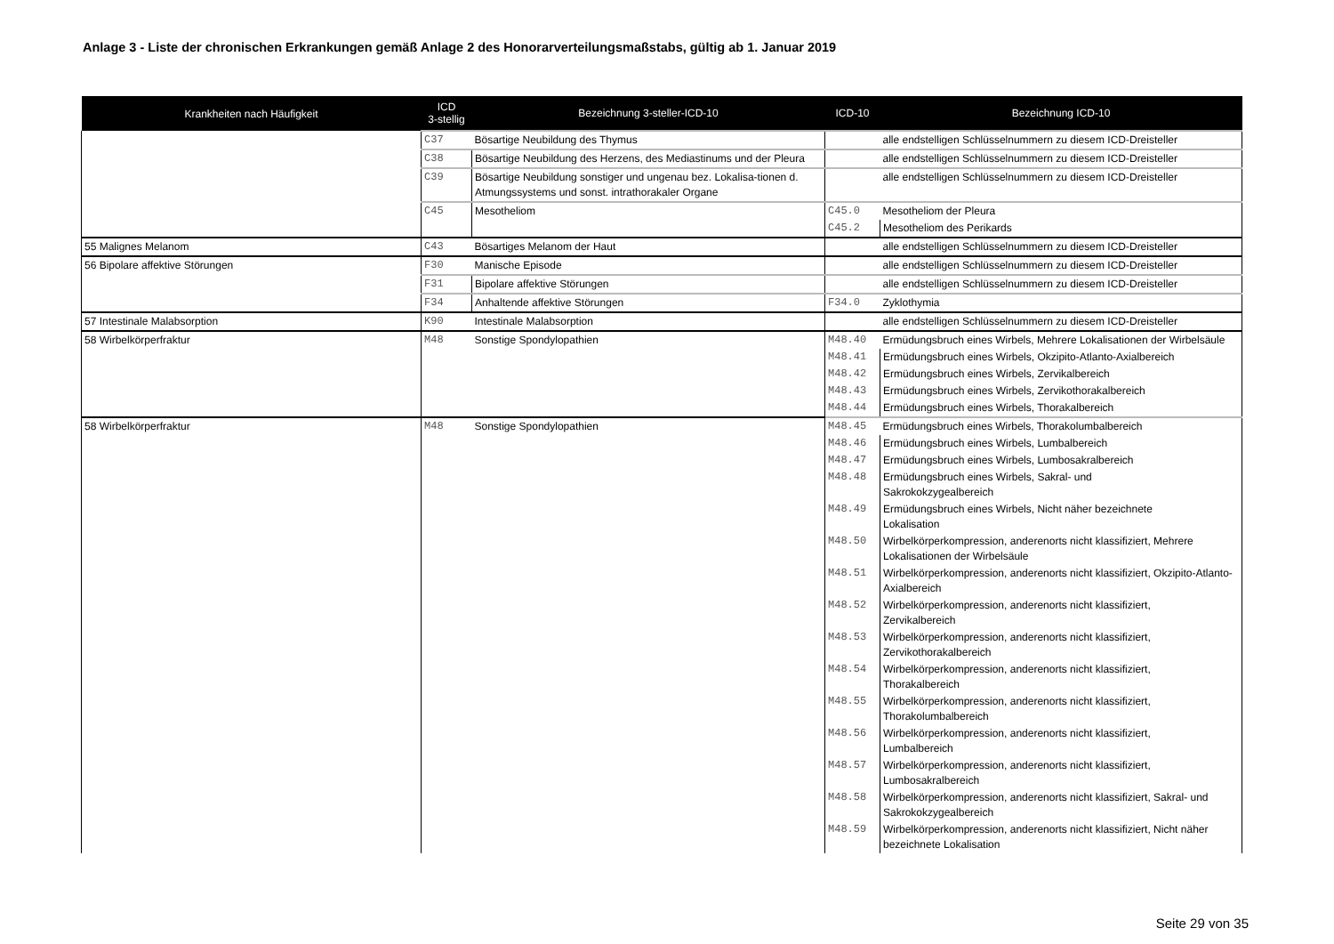Anlage 3 - Liste der chronischen Erkrankungen gemäß Anlage 2 des Honorarverteilungsmaßstabs, gültig ab 1. Januar 2019
| Krankheiten nach Häufigkeit | ICD 3-stellig | Bezeichnung 3-steller-ICD-10 | ICD-10 | Bezeichnung ICD-10 |
| --- | --- | --- | --- | --- |
| | C37 | Bösartige Neubildung des Thymus | | alle endstelligen Schlüsselnummern zu diesem ICD-Dreisteller |
| | C38 | Bösartige Neubildung des Herzens, des Mediastinums und der Pleura | | alle endstelligen Schlüsselnummern zu diesem ICD-Dreisteller |
| | C39 | Bösartige Neubildung sonstiger und ungenau bez. Lokalisa-tionen d. Atmungssystems und sonst. intrathorakaler Organe | | alle endstelligen Schlüsselnummern zu diesem ICD-Dreisteller |
| | C45 | Mesotheliom | C45.0 | Mesotheliom der Pleura |
| | | | C45.2 | Mesotheliom des Perikards |
| 55 Malignes Melanom | C43 | Bösartiges Melanom der Haut | | alle endstelligen Schlüsselnummern zu diesem ICD-Dreisteller |
| 56 Bipolare affektive Störungen | F30 | Manische Episode | | alle endstelligen Schlüsselnummern zu diesem ICD-Dreisteller |
| | F31 | Bipolare affektive Störungen | | alle endstelligen Schlüsselnummern zu diesem ICD-Dreisteller |
| | F34 | Anhaltende affektive Störungen | F34.0 | Zyklothymia |
| 57 Intestinale Malabsorption | K90 | Intestinale Malabsorption | | alle endstelligen Schlüsselnummern zu diesem ICD-Dreisteller |
| 58 Wirbelkörperfraktur | M48 | Sonstige Spondylopathien | M48.40 | Ermüdungsbruch eines Wirbels, Mehrere Lokalisationen der Wirbelsäule |
| | | | M48.41 | Ermüdungsbruch eines Wirbels, Okzipito-Atlanto-Axialbereich |
| | | | M48.42 | Ermüdungsbruch eines Wirbels, Zervikalbereich |
| | | | M48.43 | Ermüdungsbruch eines Wirbels, Zervikothorakalbereich |
| | | | M48.44 | Ermüdungsbruch eines Wirbels, Thorakalbereich |
| 58 Wirbelkörperfraktur | M48 | Sonstige Spondylopathien | M48.45 | Ermüdungsbruch eines Wirbels, Thorakolumbalbereich |
| | | | M48.46 | Ermüdungsbruch eines Wirbels, Lumbalbereich |
| | | | M48.47 | Ermüdungsbruch eines Wirbels, Lumbosakralbereich |
| | | | M48.48 | Ermüdungsbruch eines Wirbels, Sakral- und Sakrokokzygealbereich |
| | | | M48.49 | Ermüdungsbruch eines Wirbels, Nicht näher bezeichnete Lokalisation |
| | | | M48.50 | Wirbelkörperkompression, anderenorts nicht klassifiziert, Mehrere Lokalisationen der Wirbelsäule |
| | | | M48.51 | Wirbelkörperkompression, anderenorts nicht klassifiziert, Okzipito-Atlanto-Axialbereich |
| | | | M48.52 | Wirbelkörperkompression, anderenorts nicht klassifiziert, Zervikalbereich |
| | | | M48.53 | Wirbelkörperkompression, anderenorts nicht klassifiziert, Zervikothorakalbereich |
| | | | M48.54 | Wirbelkörperkompression, anderenorts nicht klassifiziert, Thorakalbereich |
| | | | M48.55 | Wirbelkörperkompression, anderenorts nicht klassifiziert, Thorakolumbalbereich |
| | | | M48.56 | Wirbelkörperkompression, anderenorts nicht klassifiziert, Lumbalbereich |
| | | | M48.57 | Wirbelkörperkompression, anderenorts nicht klassifiziert, Lumbosakralbereich |
| | | | M48.58 | Wirbelkörperkompression, anderenorts nicht klassifiziert, Sakral- und Sakrokokzygealbereich |
| | | | M48.59 | Wirbelkörperkompression, anderenorts nicht klassifiziert, Nicht näher bezeichnete Lokalisation |
Seite 29 von 35